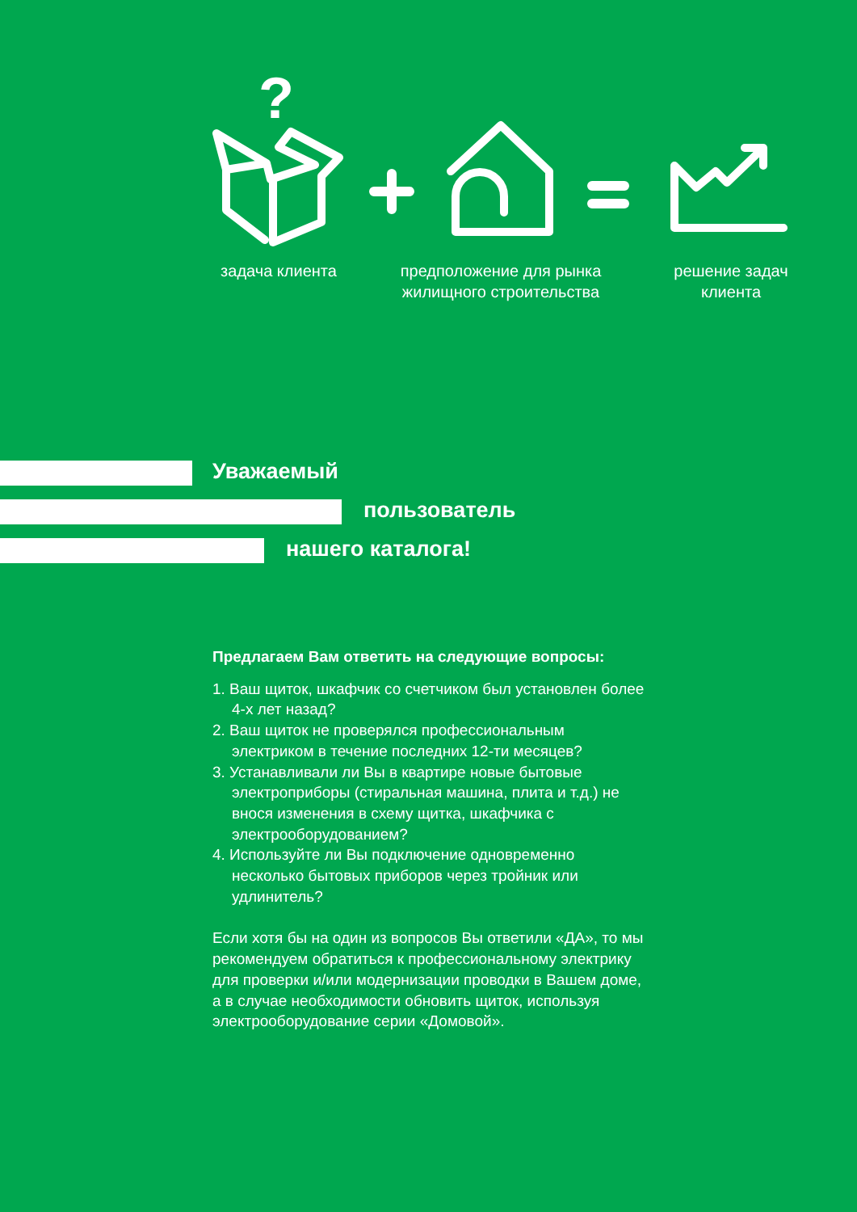?
задача клиента
предположение для рынка жилищного строительства
решение задач клиента
Уважаемый
пользователь
нашего каталога!
Предлагаем Вам ответить на следующие вопросы:
1. Ваш щиток, шкафчик со счетчиком был установлен более 4-х лет назад?
2. Ваш щиток не проверялся профессиональным электриком в течение последних 12-ти месяцев?
3. Устанавливали ли Вы в квартире новые бытовые электроприборы (стиральная машина, плита и т.д.) не внося изменения в схему щитка, шкафчика с электрооборудованием?
4. Используйте ли Вы подключение одновременно несколько бытовых приборов через тройник или удлинитель?
Если хотя бы на один из вопросов Вы ответили «ДА», то мы рекомендуем обратиться к профессиональному электрику для проверки и/или модернизации проводки в Вашем доме, а в случае необходимости обновить щиток, используя электрооборудование серии «Домовой».